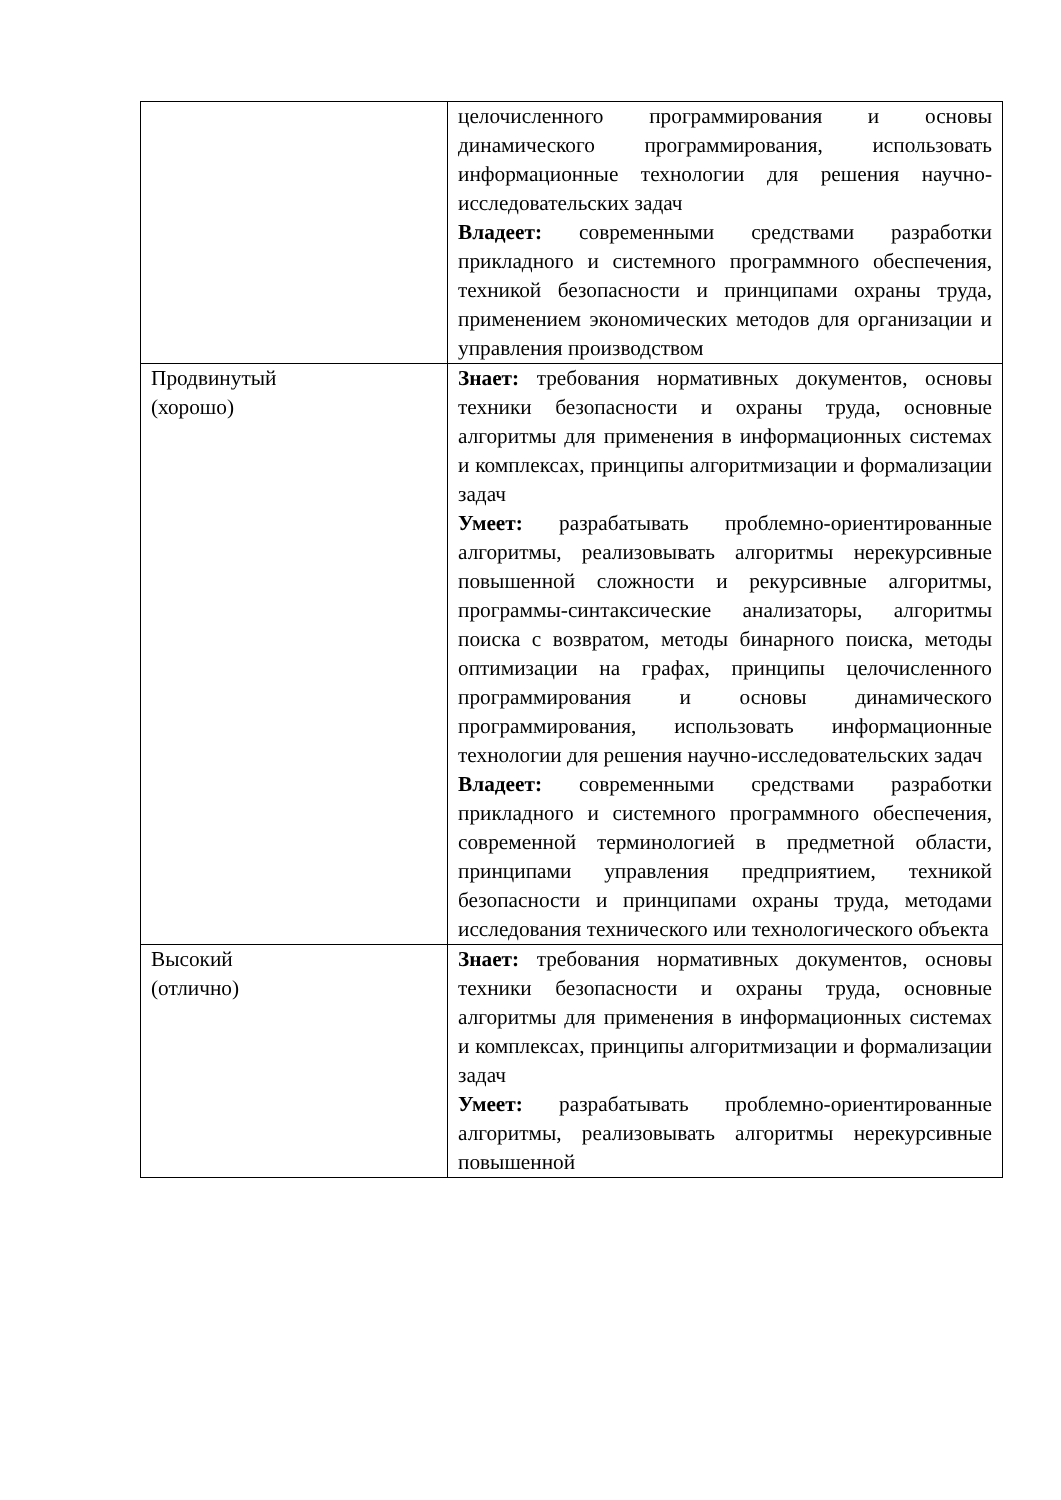| | целочисленного программирования и основы динамического программирования, использовать информационные технологии для решения научно-исследовательских задач Владеет: современными средствами разработки прикладного и системного программного обеспечения, техникой безопасности и принципами охраны труда, применением экономических методов для организации и управления производством |
| Продвинутый (хорошо) | Знает: требования нормативных документов, основы техники безопасности и охраны труда, основные алгоритмы для применения в информационных системах и комплексах, принципы алгоритмизации и формализации задач Умеет: разрабатывать проблемно-ориентированные алгоритмы, реализовывать алгоритмы нерекурсивные повышенной сложности и рекурсивные алгоритмы, программы-синтаксические анализаторы, алгоритмы поиска с возвратом, методы бинарного поиска, методы оптимизации на графах, принципы целочисленного программирования и основы динамического программирования, использовать информационные технологии для решения научно-исследовательских задач Владеет: современными средствами разработки прикладного и системного программного обеспечения, современной терминологией в предметной области, принципами управления предприятием, техникой безопасности и принципами охраны труда, методами исследования технического или технологического объекта |
| Высокий (отлично) | Знает: требования нормативных документов, основы техники безопасности и охраны труда, основные алгоритмы для применения в информационных системах и комплексах, принципы алгоритмизации и формализации задач Умеет: разрабатывать проблемно-ориентированные алгоритмы, реализовывать алгоритмы нерекурсивные повышенной |